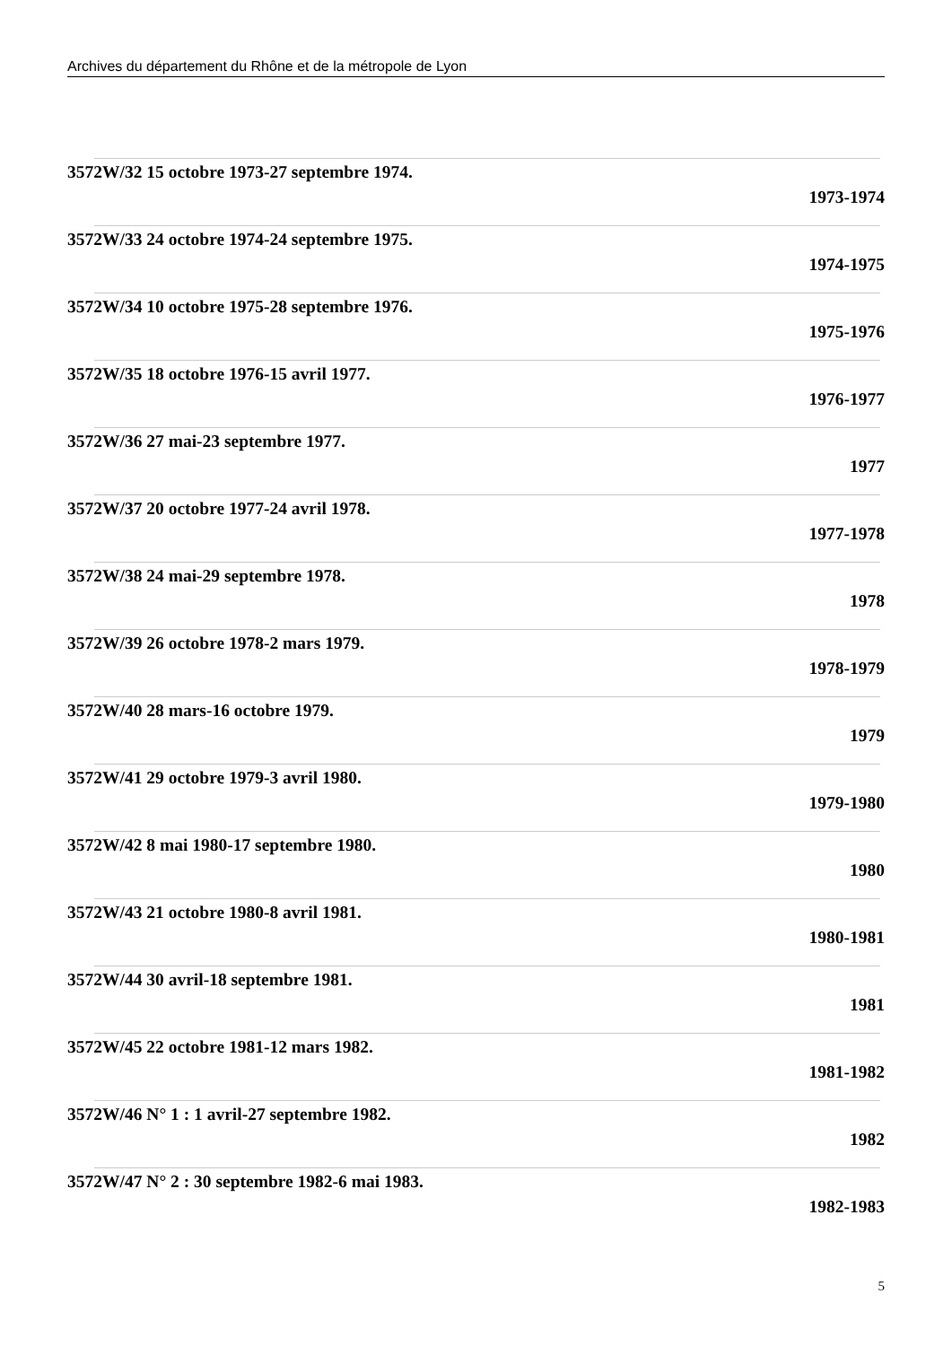Archives du département du Rhône et de la métropole de Lyon
3572W/32 15 octobre 1973-27 septembre 1974.
1973-1974
3572W/33 24 octobre 1974-24 septembre 1975.
1974-1975
3572W/34 10 octobre 1975-28 septembre 1976.
1975-1976
3572W/35 18 octobre 1976-15 avril 1977.
1976-1977
3572W/36 27 mai-23 septembre 1977.
1977
3572W/37 20 octobre 1977-24 avril 1978.
1977-1978
3572W/38 24 mai-29 septembre 1978.
1978
3572W/39 26 octobre 1978-2 mars 1979.
1978-1979
3572W/40 28 mars-16 octobre 1979.
1979
3572W/41 29 octobre 1979-3 avril 1980.
1979-1980
3572W/42 8 mai 1980-17 septembre 1980.
1980
3572W/43 21 octobre 1980-8 avril 1981.
1980-1981
3572W/44 30 avril-18 septembre 1981.
1981
3572W/45 22 octobre 1981-12 mars 1982.
1981-1982
3572W/46 N° 1 : 1 avril-27 septembre 1982.
1982
3572W/47 N° 2 : 30 septembre 1982-6 mai 1983.
1982-1983
5